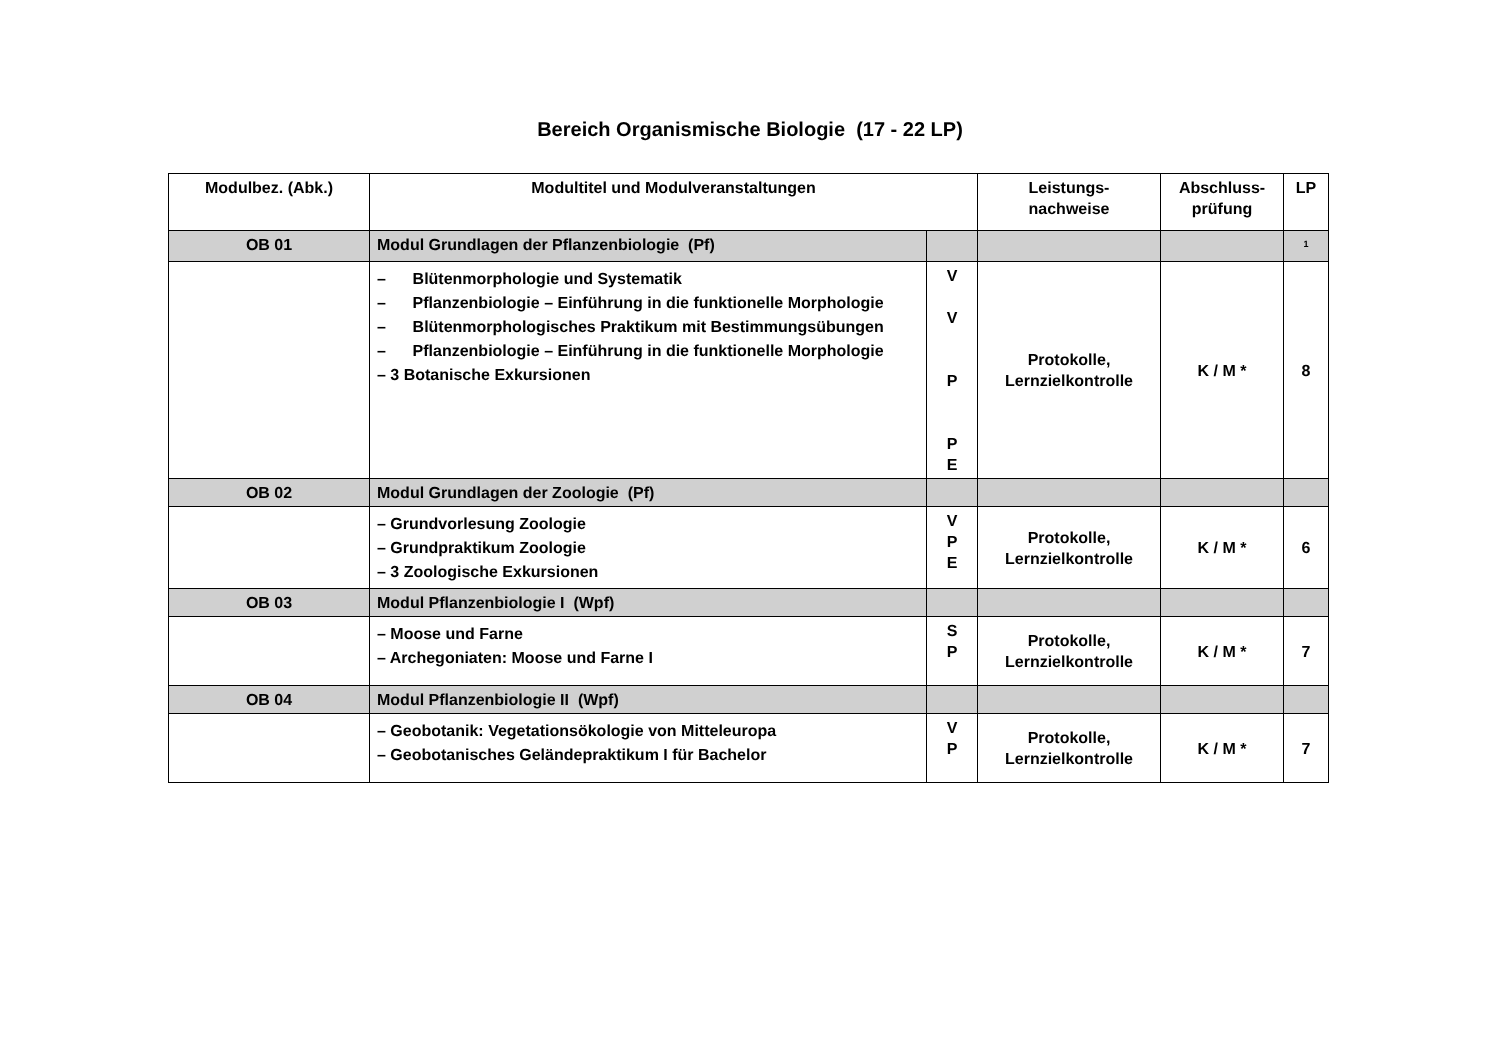Bereich Organismische Biologie (17 - 22 LP)
| Modulbez. (Abk.) | Modultitel und Modulveranstaltungen | | Leistungs- nachweise | Abschluss- prüfung | LP |
| --- | --- | --- | --- | --- | --- |
| OB 01 | Modul Grundlagen der Pflanzenbiologie (Pf) | | | | <sup>1</sup> |
| | – Blütenmorphologie und Systematik – Pflanzenbiologie – Einführung in die funktionelle Morphologie – Blütenmorphologisches Praktikum mit Bestimmungsübungen – Pflanzenbiologie – Einführung in die funktionelle Morphologie – 3 Botanische Exkursionen | V V P P E | Protokolle, Lernzielkontrolle | K / M * | 8 |
| OB 02 | Modul Grundlagen der Zoologie (Pf) | | | | |
| | – Grundvorlesung Zoologie – Grundpraktikum Zoologie – 3 Zoologische Exkursionen | V P E | Protokolle, Lernzielkontrolle | K / M * | 6 |
| OB 03 | Modul Pflanzenbiologie I (Wpf) | | | | |
| | – Moose und Farne – Archegoniaten: Moose und Farne I | S P | Protokolle, Lernzielkontrolle | K / M * | 7 |
| OB 04 | Modul Pflanzenbiologie II (Wpf) | | | | |
| | – Geobotanik: Vegetationsökologie von Mitteleuropa – Geobotanisches Geländepraktikum I für Bachelor | V P | Protokolle, Lernzielkontrolle | K / M * | 7 |